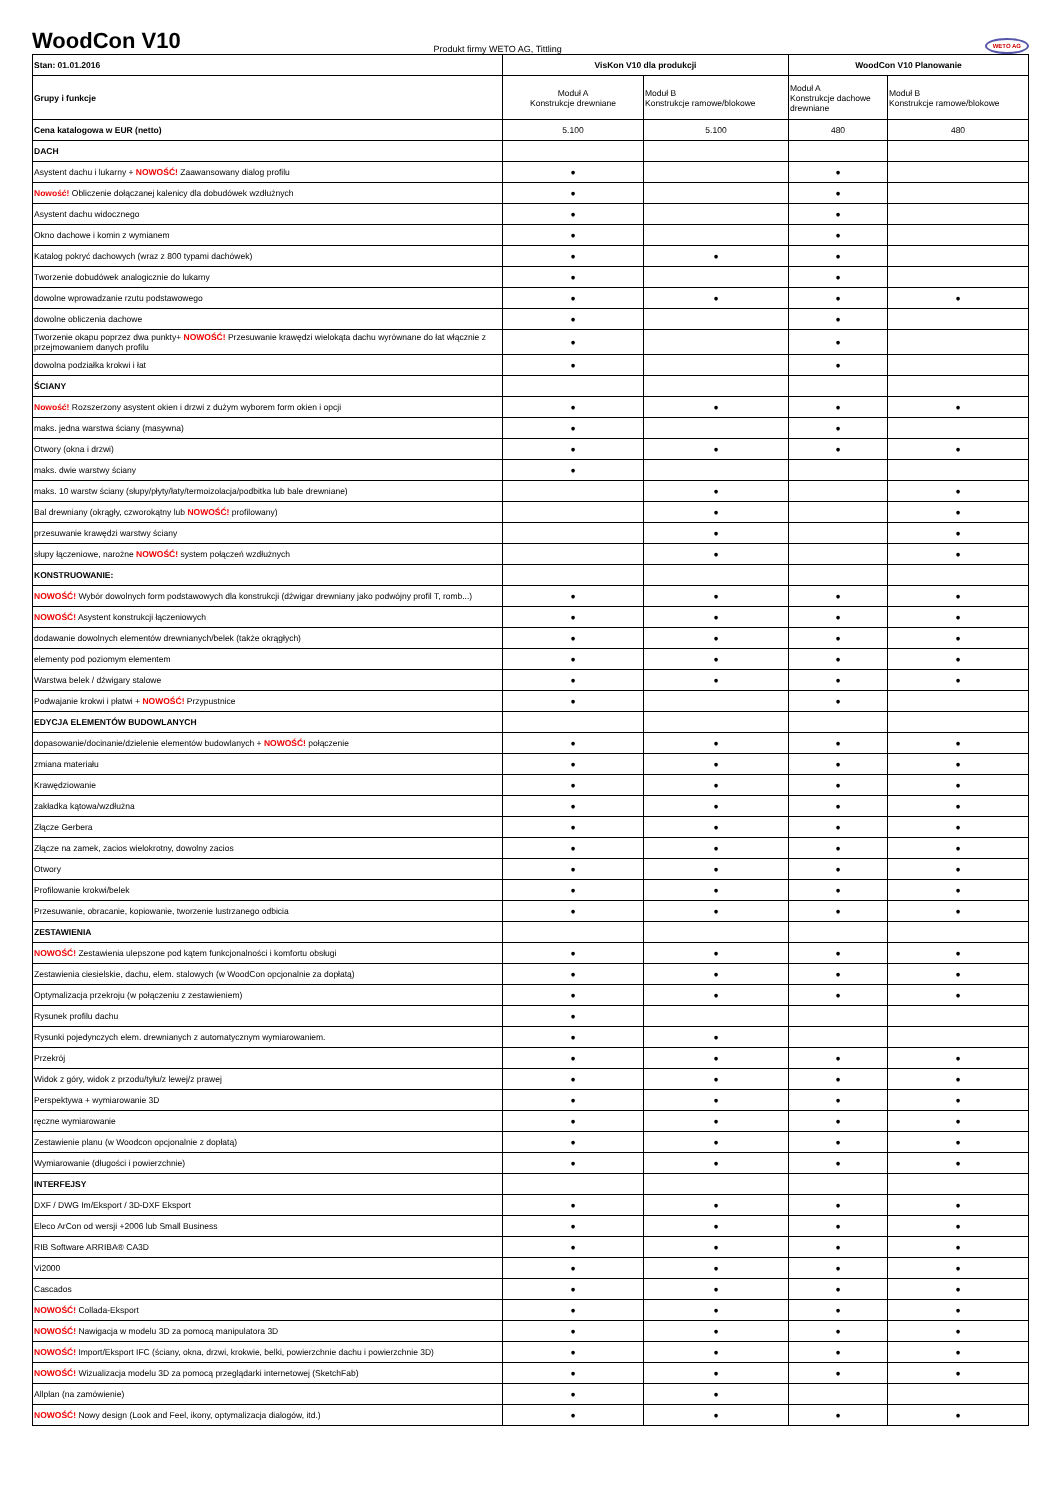WoodCon V10
Produkt firmy WETO AG, Tittling WETO AG
| Stan: 01.01.2016 | VisKon V10 dla produkcji | | WoodCon V10 Planowanie | |
| Grupy i funkcje | Moduł A Konstrukcje drewniane | Moduł B Konstrukcje ramowe/blokowe | Moduł A Konstrukcje dachowe drewniane | Moduł B Konstrukcje ramowe/blokowe |
| Cena katalogowa w EUR (netto) | 5.100 | 5.100 | 480 | 480 |
| DACH | | | | |
| Asystent dachu i lukarny + NOWOŚĆ! Zaawansowany dialog profilu | ● | | ● | |
| Nowość! Obliczenie dołączanej kalenicy dla dobudówek wzdłużnych | ● | | ● | |
| Asystent dachu widocznego | ● | | ● | |
| Okno dachowe i komin z wymianem | ● | | ● | |
| Katalog pokryć dachowych (wraz z 800 typami dachówek) | ● | ● | ● | |
| Tworzenie dobudówek analogicznie do lukarny | ● | | ● | |
| dowolne wprowadzanie rzutu podstawowego | ● | ● | ● | ● |
| dowolne obliczenia dachowe | ● | | ● | |
| Tworzenie okapu poprzez dwa punkty+ NOWOŚĆ! Przesuwanie krawędzi wielokąta dachu wyrównane do łat włącznie z przejmowaniem danych profilu | ● | | ● | |
| dowolna podziałka krokwi i łat | ● | | ● | |
| ŚCIANY | | | | |
| Nowość! Rozszerzony asystent okien i drzwi z dużym wyborem form okien i opcji | ● | ● | ● | ● |
| maks. jedna warstwa ściany (masywna) | ● | | ● | |
| Otwory (okna i drzwi) | ● | ● | ● | ● |
| maks. dwie warstwy ściany | ● | | | |
| maks. 10 warstw ściany (słupy/płyty/łaty/termoizolacja/podbitka lub bale drewniane) | | ● | | ● |
| Bal drewniany (okrągły, czworokątny lub NOWOŚĆ! profilowany) | | ● | | ● |
| przesuwanie krawędzi warstwy ściany | | ● | | ● |
| słupy łączeniowe, narożne NOWOŚĆ! system połączeń wzdłużnych | | ● | | ● |
| KONSTRUOWANIE: | | | | |
| NOWOŚĆ! Wybór dowolnych form podstawowych dla konstrukcji (dźwigar drewniany jako podwójny profil T, romb...) | ● | ● | ● | ● |
| NOWOŚĆ! Asystent konstrukcji łączeniowych | ● | ● | ● | ● |
| dodawanie dowolnych elementów drewnianych/belek (także okrągłych) | ● | ● | ● | ● |
| elementy pod poziomym elementem | ● | ● | ● | ● |
| Warstwa belek / dźwigary stalowe | ● | ● | ● | ● |
| Podwajanie krokwi i płatwi + NOWOŚĆ! Przypustnice | ● | | ● | |
| EDYCJA ELEMENTÓW BUDOWLANYCH | | | | |
| dopasowanie/docinanie/dzielenie elementów budowlanych + NOWOŚĆ! połączenie | ● | ● | ● | ● |
| zmiana materiału | ● | ● | ● | ● |
| Krawędziowanie | ● | ● | ● | ● |
| zakładka kątowa/wzdłużna | ● | ● | ● | ● |
| Złącze Gerbera | ● | ● | ● | ● |
| Złącze na zamek, zacios wielokrotny, dowolny zacios | ● | ● | ● | ● |
| Otwory | ● | ● | ● | ● |
| Profilowanie krokwi/belek | ● | ● | ● | ● |
| Przesuwanie, obracanie, kopiowanie, tworzenie lustrzanego odbicia | ● | ● | ● | ● |
| ZESTAWIENIA | | | | |
| NOWOŚĆ! Zestawienia ulepszone pod kątem funkcjonalności i komfortu obsługi | ● | ● | ● | ● |
| Zestawienia ciesielskie, dachu, elem. stalowych (w WoodCon opcjonalnie za dopłatą) | ● | ● | ● | ● |
| Optymalizacja przekroju (w połączeniu z zestawieniem) | ● | ● | ● | ● |
| Rysunek profilu dachu | ● | | | |
| Rysunki pojedynczych elem. drewnianych z automatycznym wymiarowaniem. | ● | ● | | |
| Przekrój | ● | ● | ● | ● |
| Widok z góry, widok z przodu/tyłu/z lewej/z prawej | ● | ● | ● | ● |
| Perspektywa + wymiarowanie 3D | ● | ● | ● | ● |
| ręczne wymiarowanie | ● | ● | ● | ● |
| Zestawienie planu (w Woodcon opcjonalnie z dopłatą) | ● | ● | ● | ● |
| Wymiarowanie (długości i powierzchnie) | ● | ● | ● | ● |
| INTERFEJSY | | | | |
| DXF / DWG Im/Eksport / 3D-DXF Eksport | ● | ● | ● | ● |
| Eleco ArCon od wersji +2006 lub Small Business | ● | ● | ● | ● |
| RIB Software ARRIBA® CA3D | ● | ● | ● | ● |
| Vi2000 | ● | ● | ● | ● |
| Cascados | ● | ● | ● | ● |
| NOWOŚĆ! Collada-Eksport | ● | ● | ● | ● |
| NOWOŚĆ! Nawigacja w modelu 3D za pomocą manipulatora 3D | ● | ● | ● | ● |
| NOWOŚĆ! Import/Eksport IFC (ściany, okna, drzwi, krokwie, belki, powierzchnie dachu i powierzchnie 3D) | ● | ● | ● | ● |
| NOWOŚĆ! Wizualizacja modelu 3D za pomocą przeglądarki internetowej (SketchFab) | ● | ● | ● | ● |
| Allplan (na zamówienie) | ● | ● | | |
| NOWOŚĆ! Nowy design (Look and Feel, ikony, optymalizacja dialogów, itd.) | ● | ● | ● | ● |